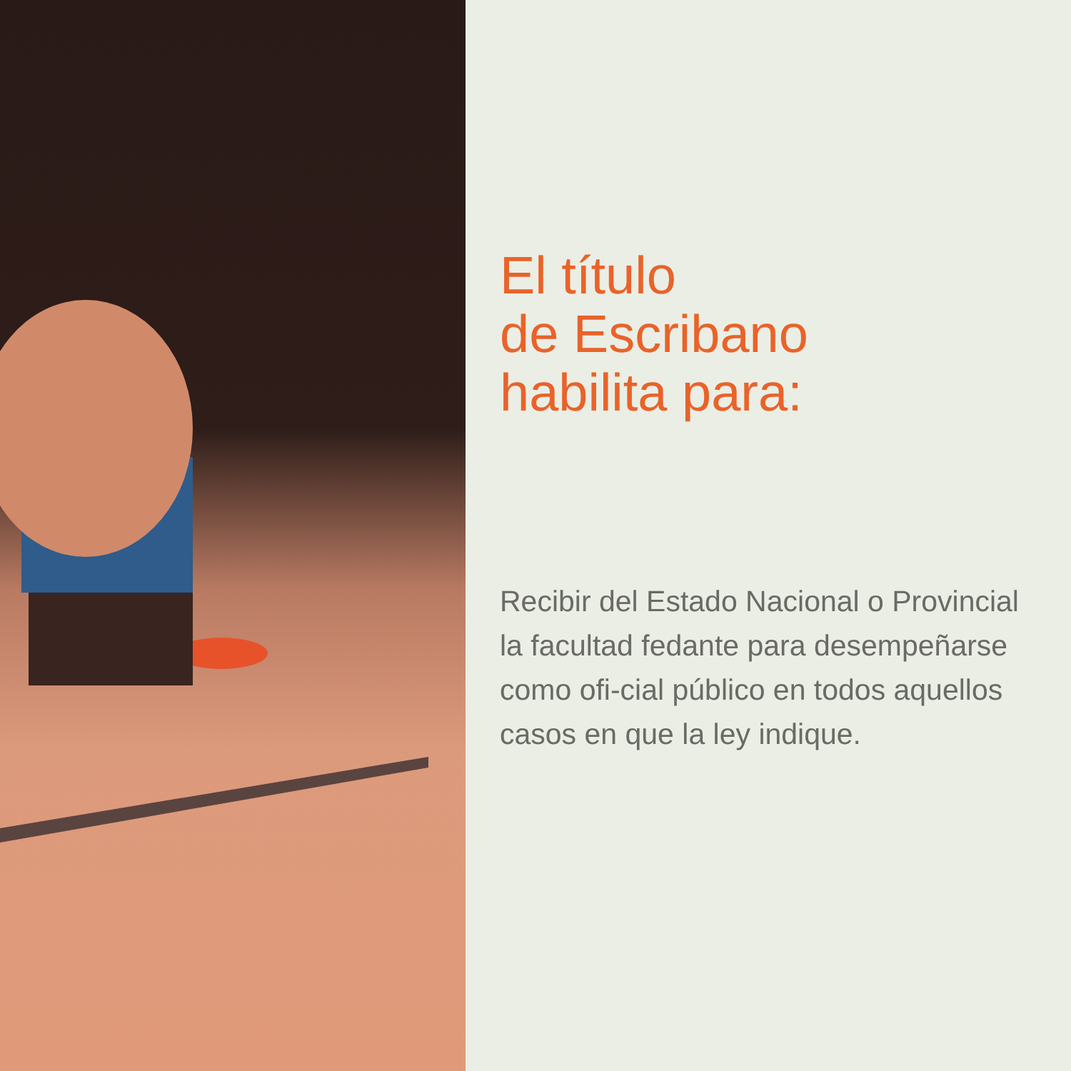El título
de Escribano
habilita para:
Recibir del Estado Nacional o Provincial la facultad fedante para desempeñarse como ofi-cial público en todos aquellos casos en que la ley indique.